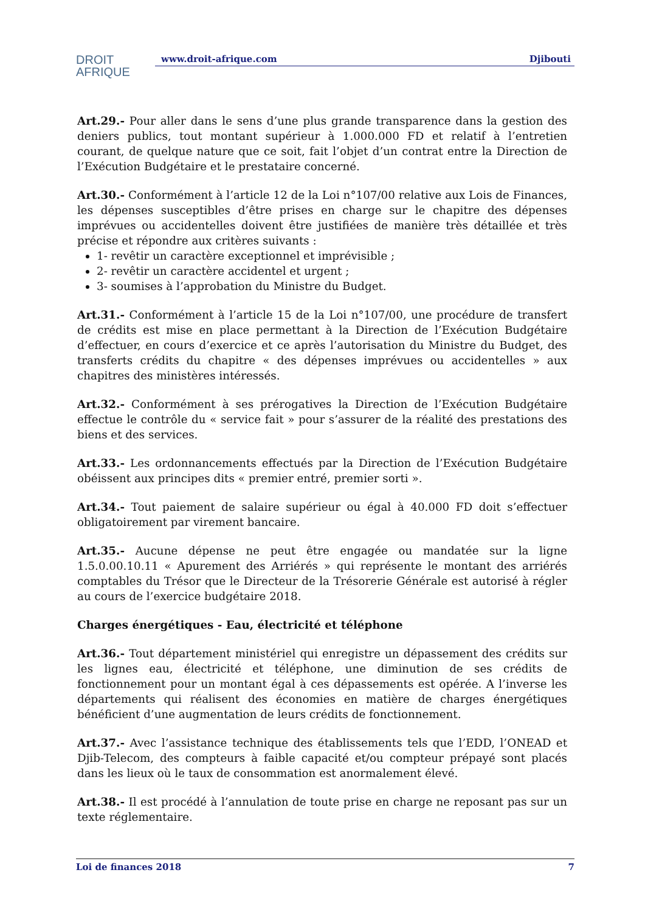DROIT
AFRIQUE
www.droit-afrique.com Djibouti
Art.29.- Pour aller dans le sens d’une plus grande transparence dans la gestion des deniers publics, tout montant supérieur à 1.000.000 FD et relatif à l’entretien courant, de quelque nature que ce soit, fait l’objet d’un contrat entre la Direction de l’Exécution Budgétaire et le prestataire concerné.
Art.30.- Conformément à l’article 12 de la Loi n°107/00 relative aux Lois de Finances, les dépenses susceptibles d’être prises en charge sur le chapitre des dépenses imprévues ou accidentelles doivent être justifiées de manière très détaillée et très précise et répondre aux critères suivants :
1- revêtir un caractère exceptionnel et imprévisible ;
2- revêtir un caractère accidentel et urgent ;
3- soumises à l’approbation du Ministre du Budget.
Art.31.- Conformément à l’article 15 de la Loi n°107/00, une procédure de transfert de crédits est mise en place permettant à la Direction de l’Exécution Budgétaire d’effectuer, en cours d’exercice et ce après l’autorisation du Ministre du Budget, des transferts crédits du chapitre « des dépenses imprévues ou accidentelles » aux chapitres des ministères intéressés.
Art.32.- Conformément à ses prérogatives la Direction de l’Exécution Budgétaire effectue le contrôle du « service fait » pour s’assurer de la réalité des prestations des biens et des services.
Art.33.- Les ordonnancements effectués par la Direction de l’Exécution Budgétaire obéissent aux principes dits « premier entré, premier sorti ».
Art.34.- Tout paiement de salaire supérieur ou égal à 40.000 FD doit s’effectuer obligatoirement par virement bancaire.
Art.35.- Aucune dépense ne peut être engagée ou mandatée sur la ligne 1.5.0.00.10.11 « Apurement des Arriérés » qui représente le montant des arriérés comptables du Trésor que le Directeur de la Trésorerie Générale est autorisé à régler au cours de l’exercice budgétaire 2018.
Charges énergétiques - Eau, électricité et téléphone
Art.36.- Tout département ministériel qui enregistre un dépassement des crédits sur les lignes eau, électricité et téléphone, une diminution de ses crédits de fonctionnement pour un montant égal à ces dépassements est opérée. A l’inverse les départements qui réalisent des économies en matière de charges énergétiques bénéficient d’une augmentation de leurs crédits de fonctionnement.
Art.37.- Avec l’assistance technique des établissements tels que l’EDD, l’ONEAD et Djib-Telecom, des compteurs à faible capacité et/ou compteur prépayé sont placés dans les lieux où le taux de consommation est anormalement élevé.
Art.38.- Il est procédé à l’annulation de toute prise en charge ne reposant pas sur un texte réglementaire.
Loi de finances 2018 7